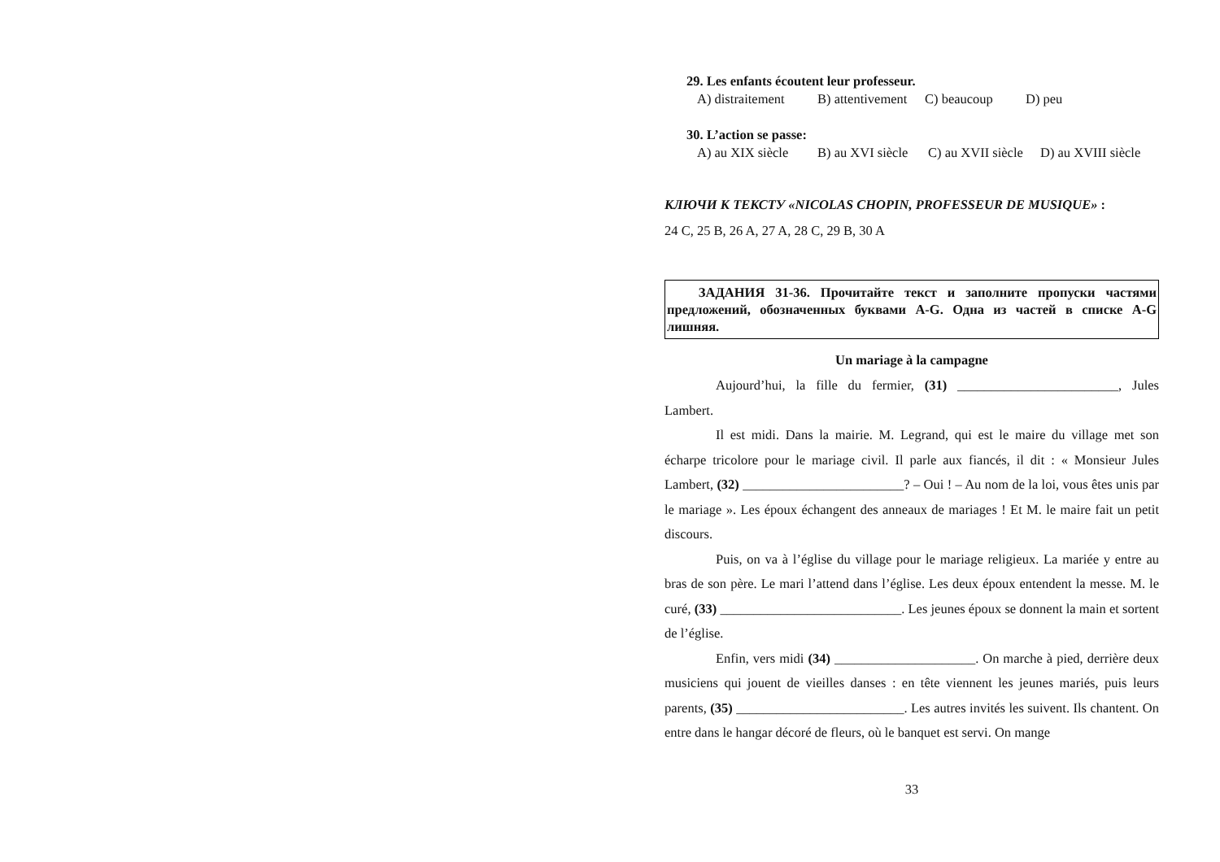29. Les enfants écoutent leur professeur.
A) distraitement B) attentivement C) beaucoup D) peu
30. L’action se passe:
A) au XIX siècle B) au XVI siècle C) au XVII siècle D) au XVIII siècle
КЛЮЧИ К ТЕКСТУ «NICOLAS CHOPIN, PROFESSEUR DE MUSIQUE» :
24 C, 25 B, 26 A, 27 A, 28 C, 29 B, 30 A
ЗАДАНИЯ 31-36. Прочитайте текст и заполните пропуски частями предложений, обозначенных буквами A-G. Одна из частей в списке A-G лишняя.
Un mariage à la campagne
Aujourd’hui, la fille du fermier, (31) ________________________, Jules Lambert.
Il est midi. Dans la mairie. M. Legrand, qui est le maire du village met son écharpe tricolore pour le mariage civil. Il parle aux fiancés, il dit : « Monsieur Jules Lambert, (32) ________________________? – Oui ! – Au nom de la loi, vous êtes unis par le mariage ». Les époux échangent des anneaux de mariages ! Et M. le maire fait un petit discours.
Puis, on va à l’église du village pour le mariage religieux. La mariée y entre au bras de son père. Le mari l’attend dans l’église. Les deux époux entendent la messe. M. le curé, (33) ___________________________. Les jeunes époux se donnent la main et sortent de l’église.
Enfin, vers midi (34) _____________________. On marche à pied, derrière deux musiciens qui jouent de vieilles danses : en tête viennent les jeunes mariés, puis leurs parents, (35) _________________________. Les autres invités les suivent. Ils chantent. On entre dans le hangar décoré de fleurs, où le banquet est servi. On mange
33